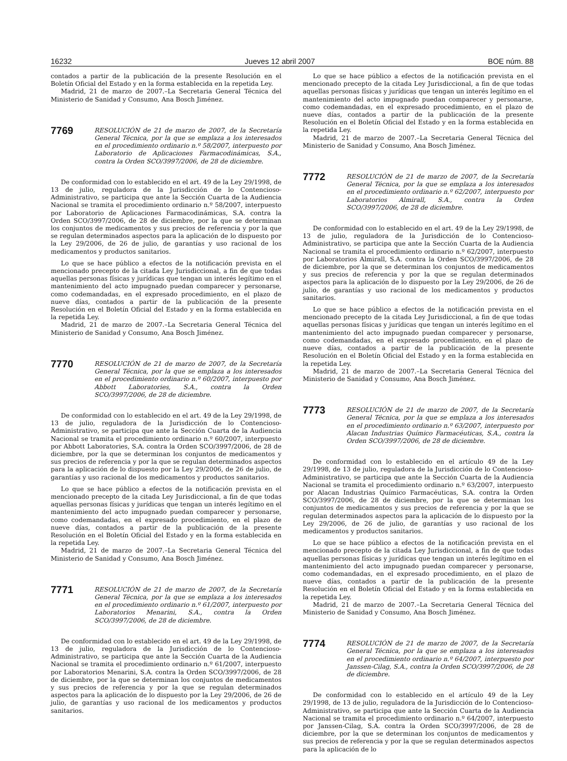16232 Jueves 12 abril 2007 BOE núm. 88
contados a partir de la publicación de la presente Resolución en el Boletín Oficial del Estado y en la forma establecida en la repetida Ley.
Madrid, 21 de marzo de 2007.–La Secretaria General Técnica del Ministerio de Sanidad y Consumo, Ana Bosch Jiménez.
7769
RESOLUCIÓN de 21 de marzo de 2007, de la Secretaría General Técnica, por la que se emplaza a los interesados en el procedimiento ordinario n.º 58/2007, interpuesto por Laboratorio de Aplicaciones Farmacodinámicas, S.A., contra la Orden SCO/3997/2006, de 28 de diciembre.
De conformidad con lo establecido en el art. 49 de la Ley 29/1998, de 13 de julio, reguladora de la Jurisdicción de lo Contencioso-Administrativo, se participa que ante la Sección Cuarta de la Audiencia Nacional se tramita el procedimiento ordinario n.º 58/2007, interpuesto por Laboratorio de Aplicaciones Farmacodinámicas, S.A. contra la Orden SCO/3997/2006, de 28 de diciembre, por la que se determinan los conjuntos de medicamentos y sus precios de referencia y por la que se regulan determinados aspectos para la aplicación de lo dispuesto por la Ley 29/2006, de 26 de julio, de garantías y uso racional de los medicamentos y productos sanitarios.
Lo que se hace público a efectos de la notificación prevista en el mencionado precepto de la citada Ley Jurisdiccional, a fin de que todas aquellas personas físicas y jurídicas que tengan un interés legítimo en el mantenimiento del acto impugnado puedan comparecer y personarse, como codemandadas, en el expresado procedimiento, en el plazo de nueve días, contados a partir de la publicación de la presente Resolución en el Boletín Oficial del Estado y en la forma establecida en la repetida Ley.
Madrid, 21 de marzo de 2007.–La Secretaria General Técnica del Ministerio de Sanidad y Consumo, Ana Bosch Jiménez.
7770
RESOLUCIÓN de 21 de marzo de 2007, de la Secretaría General Técnica, por la que se emplaza a los interesados en el procedimiento ordinario n.º 60/2007, interpuesto por Abbott Laboratories, S.A., contra la Orden SCO/3997/2006, de 28 de diciembre.
De conformidad con lo establecido en el art. 49 de la Ley 29/1998, de 13 de julio, reguladora de la Jurisdicción de lo Contencioso-Administrativo, se participa que ante la Sección Cuarta de la Audiencia Nacional se tramita el procedimiento ordinario n.º 60/2007, interpuesto por Abbott Laboratories, S.A. contra la Orden SCO/3997/2006, de 28 de diciembre, por la que se determinan los conjuntos de medicamentos y sus precios de referencia y por la que se regulan determinados aspectos para la aplicación de lo dispuesto por la Ley 29/2006, de 26 de julio, de garantías y uso racional de los medicamentos y productos sanitarios.
Lo que se hace público a efectos de la notificación prevista en el mencionado precepto de la citada Ley Jurisdiccional, a fin de que todas aquellas personas físicas y jurídicas que tengan un interés legítimo en el mantenimiento del acto impugnado puedan comparecer y personarse, como codemandadas, en el expresado procedimiento, en el plazo de nueve días, contados a partir de la publicación de la presente Resolución en el Boletín Oficial del Estado y en la forma establecida en la repetida Ley.
Madrid, 21 de marzo de 2007.–La Secretaria General Técnica del Ministerio de Sanidad y Consumo, Ana Bosch Jiménez.
7771
RESOLUCIÓN de 21 de marzo de 2007, de la Secretaría General Técnica, por la que se emplaza a los interesados en el procedimiento ordinario n.º 61/2007, interpuesto por Laboratorios Menarini, S.A., contra la Orden SCO/3997/2006, de 28 de diciembre.
De conformidad con lo establecido en el art. 49 de la Ley 29/1998, de 13 de julio, reguladora de la Jurisdicción de lo Contencioso-Administrativo, se participa que ante la Sección Cuarta de la Audiencia Nacional se tramita el procedimiento ordinario n.º 61/2007, interpuesto por Laboratorios Menarini, S.A. contra la Orden SCO/3997/2006, de 28 de diciembre, por la que se determinan los conjuntos de medicamentos y sus precios de referencia y por la que se regulan determinados aspectos para la aplicación de lo dispuesto por la Ley 29/2006, de 26 de julio, de garantías y uso racional de los medicamentos y productos sanitarios.
Lo que se hace público a efectos de la notificación prevista en el mencionado precepto de la citada Ley Jurisdiccional, a fin de que todas aquellas personas físicas y jurídicas que tengan un interés legítimo en el mantenimiento del acto impugnado puedan comparecer y personarse, como codemandadas, en el expresado procedimiento, en el plazo de nueve días, contados a partir de la publicación de la presente Resolución en el Boletín Oficial del Estado y en la forma establecida en la repetida Ley.
Madrid, 21 de marzo de 2007.–La Secretaria General Técnica del Ministerio de Sanidad y Consumo, Ana Bosch Jiménez.
7772
RESOLUCIÓN de 21 de marzo de 2007, de la Secretaría General Técnica, por la que se emplaza a los interesados en el procedimiento ordinario n.º 62/2007, interpuesto por Laboratorios Almirall, S.A., contra la Orden SCO/3997/2006, de 28 de diciembre.
De conformidad con lo establecido en el art. 49 de la Ley 29/1998, de 13 de julio, reguladora de la Jurisdicción de lo Contencioso-Administrativo, se participa que ante la Sección Cuarta de la Audiencia Nacional se tramita el procedimiento ordinario n.º 62/2007, interpuesto por Laboratorios Almirall, S.A. contra la Orden SCO/3997/2006, de 28 de diciembre, por la que se determinan los conjuntos de medicamentos y sus precios de referencia y por la que se regulan determinados aspectos para la aplicación de lo dispuesto por la Ley 29/2006, de 26 de julio, de garantías y uso racional de los medicamentos y productos sanitarios.
Lo que se hace público a efectos de la notificación prevista en el mencionado precepto de la citada Ley Jurisdiccional, a fin de que todas aquellas personas físicas y jurídicas que tengan un interés legítimo en el mantenimiento del acto impugnado puedan comparecer y personarse, como codemandadas, en el expresado procedimiento, en el plazo de nueve días, contados a partir de la publicación de la presente Resolución en el Boletín Oficial del Estado y en la forma establecida en la repetida Ley.
Madrid, 21 de marzo de 2007.–La Secretaria General Técnica del Ministerio de Sanidad y Consumo, Ana Bosch Jiménez.
7773
RESOLUCIÓN de 21 de marzo de 2007, de la Secretaría General Técnica, por la que se emplaza a los interesados en el procedimiento ordinario n.º 63/2007, interpuesto por Alacan Industrias Químico Farmacéuticas, S.A., contra la Orden SCO/3997/2006, de 28 de diciembre.
De conformidad con lo establecido en el artículo 49 de la Ley 29/1998, de 13 de julio, reguladora de la Jurisdicción de lo Contencioso-Administrativo, se participa que ante la Sección Cuarta de la Audiencia Nacional se tramita el procedimiento ordinario n.º 63/2007, interpuesto por Alacan Industrias Químico Farmacéuticas, S.A. contra la Orden SCO/3997/2006, de 28 de diciembre, por la que se determinan los conjuntos de medicamentos y sus precios de referencia y por la que se regulan determinados aspectos para la aplicación de lo dispuesto por la Ley 29/2006, de 26 de julio, de garantías y uso racional de los medicamentos y productos sanitarios.
Lo que se hace público a efectos de la notificación prevista en el mencionado precepto de la citada Ley Jurisdiccional, a fin de que todas aquellas personas físicas y jurídicas que tengan un interés legítimo en el mantenimiento del acto impugnado puedan comparecer y personarse, como codemandadas, en el expresado procedimiento, en el plazo de nueve días, contados a partir de la publicación de la presente Resolución en el Boletín Oficial del Estado y en la forma establecida en la repetida Ley.
Madrid, 21 de marzo de 2007.–La Secretaria General Técnica del Ministerio de Sanidad y Consumo, Ana Bosch Jiménez.
7774
RESOLUCIÓN de 21 de marzo de 2007, de la Secretaría General Técnica, por la que se emplaza a los interesados en el procedimiento ordinario n.º 64/2007, interpuesto por Janssen-Cilag, S.A., contra la Orden SCO/3997/2006, de 28 de diciembre.
De conformidad con lo establecido en el artículo 49 de la Ley 29/1998, de 13 de julio, reguladora de la Jurisdicción de lo Contencioso-Administrativo, se participa que ante la Sección Cuarta de la Audiencia Nacional se tramita el procedimiento ordinario n.º 64/2007, interpuesto por Janssen-Cilag, S.A. contra la Orden SCO/3997/2006, de 28 de diciembre, por la que se determinan los conjuntos de medicamentos y sus precios de referencia y por la que se regulan determinados aspectos para la aplicación de lo